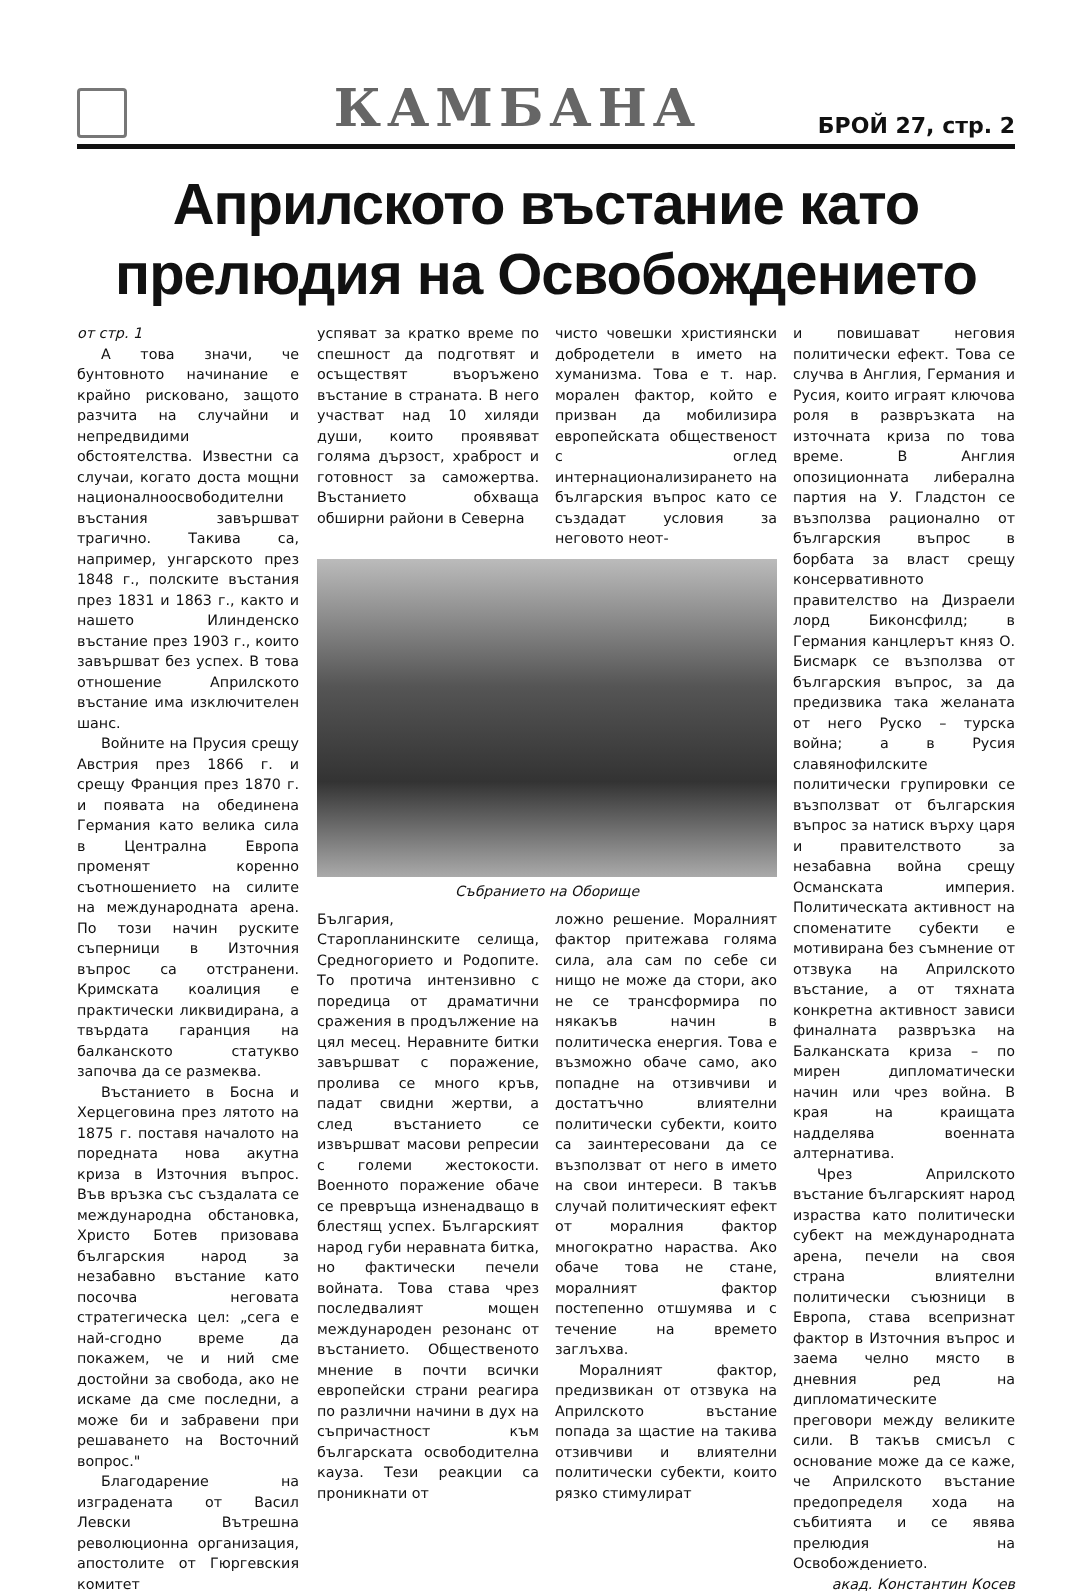КАМБАНА
БРОЙ 27, стр. 2
Априлското въстание като прелюдия на Освобождението
от стр. 1
А това значи, че бунтовното начинание е крайно рисковано, защото разчита на случайни и непредвидими обстоятелства. Известни са случаи, когато доста мощни националноосвободителни въстания завършват трагично. Такива са, например, унгарското през 1848 г., полските въстания през 1831 и 1863 г., както и нашето Илинденско въстание през 1903 г., които завършват без успех. В това отношение Априлското въстание има изключителен шанс.
Войните на Прусия срещу Австрия през 1866 г. и срещу Франция през 1870 г. и появата на обединена Германия като велика сила в Централна Европа променят коренно съотношението на силите на международната арена. По този начин руските съперници в Източния въпрос са отстранени. Кримската коалиция е практически ликвидирана, а твърдата гаранция на балканското статукво започва да се размеква.
Въстанието в Босна и Херцеговина през лятото на 1875 г. поставя началото на поредната нова акутна криза в Източния въпрос. Във връзка със създалата се международна обстановка, Христо Ботев призовава българския народ за незабавно въстание като посочва неговата стратегическа цел: „сега е най-сгодно време да покажем, че и ний сме достойни за свобода, ако не искаме да сме последни, а може би и забравени при решаването на Восточний вопрос."
Благодарение на изградената от Васил Левски Вътрешна революционна организация, апостолите от Гюргевския комитет
успяват за кратко време по спешност да подготвят и осъществят въоръжено въстание в страната. В него участват над 10 хиляди души, които проявяват голяма дързост, храброст и готовност за саможертва. Въстанието обхваща обширни райони в Северна
чисто човешки християнски добродетели в името на хуманизма. Това е т. нар. морален фактор, който е призван да мобилизира европейската общественост с оглед интернационализирането на българския въпрос като се създадат условия за неговото неот-
Събранието на Оборище
България, Старопланинските селища, Средногорието и Родопите. То протича интензивно с поредица от драматични сражения в продължение на цял месец. Неравните битки завършват с поражение, пролива се много кръв, падат свидни жертви, а след въстанието се извършват масови репресии с големи жестокости. Военното поражение обаче се превръща изненадващо в блестящ успех. Българският народ губи неравната битка, но фактически печели войната. Това става чрез последвалият мощен международен резонанс от въстанието. Общественото мнение в почти всички европейски страни реагира по различни начини в дух на съпричастност към българската освободителна кауза. Тези реакции са проникнати от
ложно решение. Моралният фактор притежава голяма сила, ала сам по себе си нищо не може да стори, ако не се трансформира по някакъв начин в политическа енергия. Това е възможно обаче само, ако попадне на отзивчиви и достатъчно влиятелни политически субекти, които са заинтересовани да се възползват от него в името на свои интереси. В такъв случай политическият ефект от моралния фактор многократно нараства. Ако обаче това не стане, моралният фактор постепенно отшумява и с течение на времето заглъхва.
Моралният фактор, предизвикан от отзвука на Априлското въстание попада за щастие на такива отзивчиви и влиятелни политически субекти, които рязко стимулират
и повишават неговия политически ефект. Това се случва в Англия, Германия и Русия, които играят ключова роля в развръзката на източната криза по това време. В Англия опозиционната либерална партия на У. Гладстон се възползва рационално от българския въпрос в борбата за власт срещу консервативното правителство на Дизраели лорд Биконсфилд; в Германия канцлерът княз О. Бисмарк се възползва от българския въпрос, за да предизвика така желаната от него Руско – турска война; а в Русия славянофилските политически групировки се възползват от българския въпрос за натиск върху царя и правителството за незабавна война срещу Османската империя. Политическата активност на споменатите субекти е мотивирана без съмнение от отзвука на Априлското въстание, а от тяхната конкретна активност зависи финалната развръзка на Балканската криза – по мирен дипломатически начин или чрез война. В края на краищата надделява военната алтернатива.
Чрез Априлското въстание българският народ израства като политически субект на международната арена, печели на своя страна влиятелни политически съюзници в Европа, става всепризнат фактор в Източния въпрос и заема челно място в дневния ред на дипломатическите преговори между великите сили. В такъв смисъл с основание може да се каже, че Априлското въстание предопределя хода на събитията и се явява прелюдия на Освобождението.
акад. Константин Косев